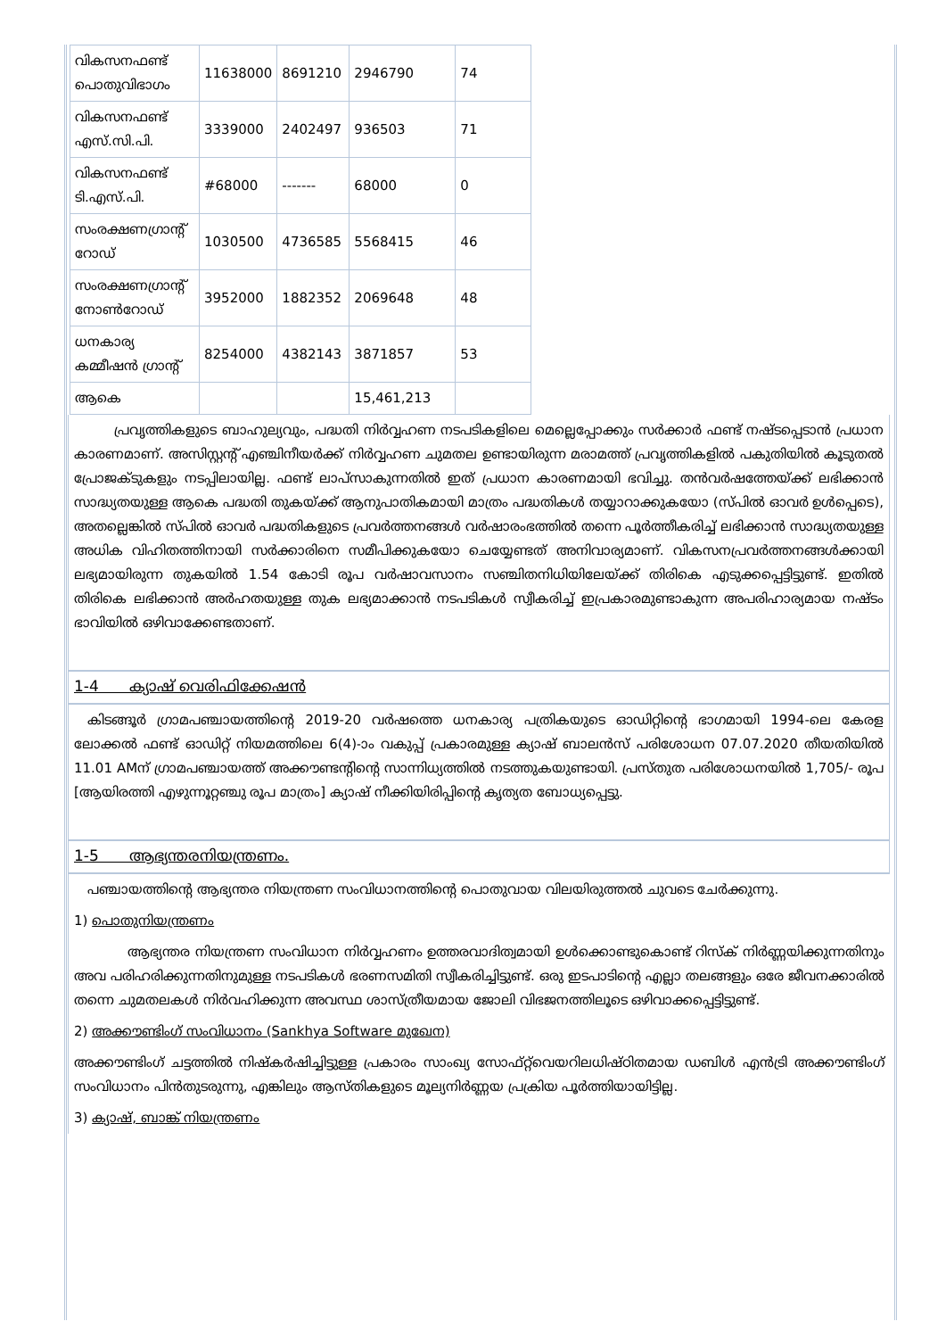| വികസനഫണ്ട് പൊതുവിഭാഗം | 11638000 | 8691210 | 2946790 | 74 |
| വികസനഫണ്ട് എസ്.സി.പി. | 3339000 | 2402497 | 936503 | 71 |
| വികസനഫണ്ട് ടി.എസ്.പി. | #68000 | ------- | 68000 | 0 |
| സംരക്ഷണഗ്രാന്റ് റോഡ് | 1030500 | 4736585 | 5568415 | 46 |
| സംരക്ഷണഗ്രാന്റ് നോൺറോഡ് | 3952000 | 1882352 | 2069648 | 48 |
| ധനകാര്യ കമ്മീഷൻ ഗ്രാന്റ് | 8254000 | 4382143 | 3871857 | 53 |
| ആകെ | | | 15,461,213 | |
   പ്രവൃത്തികളുടെ ബാഹുല്യവും, പദ്ധതി നിർവ്വഹണ നടപടികളിലെ മെല്ലെപ്പോക്കും സർക്കാർ ഫണ്ട് നഷ്ടപ്പെടാൻ പ്രധാന കാരണമാണ്. അസിസ്റ്റന്റ് എഞ്ചിനീയർക്ക് നിർവ്വഹണ ചുമതല ഉണ്ടായിരുന്ന മരാമത്ത് പ്രവൃത്തികളിൽ പകുതിയിൽ കൂടുതൽ പ്രോജക്ടുകളും നടപ്പിലായില്ല. ഫണ്ട് ലാപ്സാകുന്നതിൽ ഇത് പ്രധാന കാരണമായി ഭവിച്ചു. തൻവർഷത്തേയ്ക്ക് ലഭിക്കാൻ സാദ്ധ്യതയുള്ള ആകെ പദ്ധതി തുകയ്ക്ക് ആനുപാതികമായി മാത്രം പദ്ധതികൾ തയ്യാറാക്കുകയോ (സ്പിൽ ഓവർ ഉൾപ്പെടെ), അതല്ലെങ്കിൽ സ്പിൽ ഓവർ പദ്ധതികളുടെ പ്രവർത്തനങ്ങൾ വർഷാരംഭത്തിൽ തന്നെ പൂർത്തീകരിച്ച് ലഭിക്കാൻ സാദ്ധ്യതയുള്ള അധിക വിഹിതത്തിനായി സർക്കാരിനെ സമീപിക്കുകയോ ചെയ്യേണ്ടത് അനിവാര്യമാണ്. വികസനപ്രവർത്തനങ്ങൾക്കായി ലഭ്യമായിരുന്ന തുകയിൽ 1.54 കോടി രൂപ വർഷാവസാനം സഞ്ചിതനിധിയിലേയ്ക്ക് തിരികെ എടുക്കപ്പെട്ടിട്ടുണ്ട്. ഇതിൽ തിരികെ ലഭിക്കാൻ അർഹതയുള്ള തുക ലഭ്യമാക്കാൻ നടപടികൾ സ്വീകരിച്ച് ഇപ്രകാരമുണ്ടാകുന്ന അപരിഹാര്യമായ നഷ്ടം ഭാവിയിൽ ഒഴിവാക്കേണ്ടതാണ്.
1-4  ക്യാഷ് വെരിഫിക്കേഷൻ
 കിടങ്ങൂർ ഗ്രാമപഞ്ചായത്തിന്റെ 2019-20 വർഷത്തെ ധനകാര്യ പത്രികയുടെ ഓഡിറ്റിന്റെ ഭാഗമായി 1994-ലെ കേരള ലോക്കൽ ഫണ്ട് ഓഡിറ്റ് നിയമത്തിലെ 6(4)-ാം വകുപ്പ് പ്രകാരമുള്ള ക്യാഷ് ബാലൻസ് പരിശോധന 07.07.2020 തീയതിയിൽ 11.01 AMന് ഗ്രാമപഞ്ചായത്ത് അക്കൗണ്ടന്റിന്റെ സാന്നിധ്യത്തിൽ നടത്തുകയുണ്ടായി. പ്രസ്തുത പരിശോധനയിൽ 1,705/- രൂപ [ആയിരത്തി എഴുന്നൂറ്റഞ്ചു രൂപ മാത്രം] ക്യാഷ് നീക്കിയിരിപ്പിന്റെ കൃത്യത ബോധ്യപ്പെട്ടു.
1-5  ആഭ്യന്തരനിയന്ത്രണം.
 പഞ്ചായത്തിന്റെ ആഭ്യന്തര നിയന്ത്രണ സംവിധാനത്തിന്റെ പൊതുവായ വിലയിരുത്തൽ ചുവടെ ചേർക്കുന്നു.
1) പൊതുനിയന്ത്രണം
    ആഭ്യന്തര നിയന്ത്രണ സംവിധാന നിർവ്വഹണം ഉത്തരവാദിത്വമായി ഉൾക്കൊണ്ടുകൊണ്ട് റിസ്ക് നിർണ്ണയിക്കുന്നതിനും അവ പരിഹരിക്കുന്നതിനുമുള്ള നടപടികൾ ഭരണസമിതി സ്വീകരിച്ചിട്ടുണ്ട്. ഒരു ഇടപാടിന്റെ എല്ലാ തലങ്ങളും ഒരേ ജീവനക്കാരിൽ തന്നെ ചുമതലകൾ നിർവഹിക്കുന്ന അവസ്ഥ ശാസ്ത്രീയമായ ജോലി വിഭജനത്തിലൂടെ ഒഴിവാക്കപ്പെട്ടിട്ടുണ്ട്.
2) അക്കൗണ്ടിംഗ് സംവിധാനം (Sankhya Software മുഖേന)
അക്കൗണ്ടിംഗ് ചട്ടത്തിൽ നിഷ്കർഷിച്ചിട്ടുള്ള പ്രകാരം സാംഖ്യ സോഫ്റ്റ്‌വെയറിലധിഷ്ഠിതമായ ഡബിൾ എൻട്രി അക്കൗണ്ടിംഗ് സംവിധാനം പിൻതുടരുന്നു, എങ്കിലും ആസ്തികളുടെ മൂല്യനിർണ്ണയ പ്രക്രിയ പൂർത്തിയായിട്ടില്ല.
3) ക്യാഷ്, ബാങ്ക് നിയന്ത്രണം